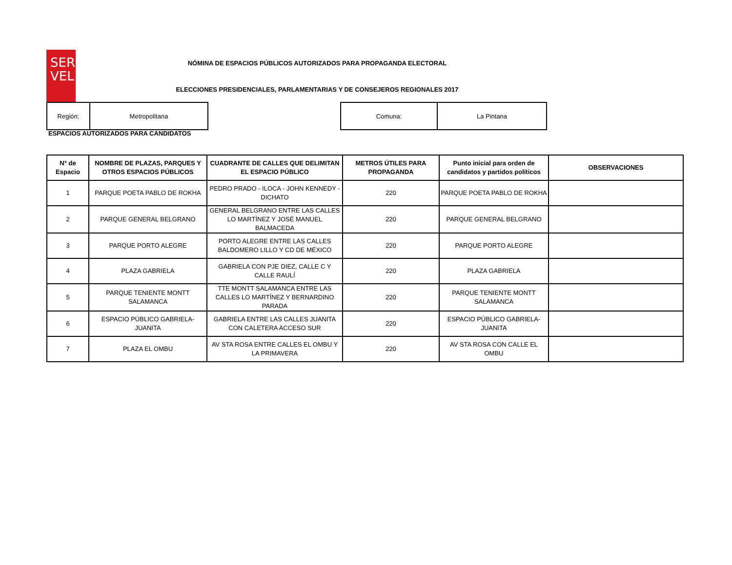SER
V EL
NÓMINA DE ESPACIOS PÚBLICOS AUTORIZADOS PARA PROPAGANDA ELECTORAL
ELECCIONES PRESIDENCIALES, PARLAMENTARIAS Y DE CONSEJEROS REGIONALES 2017
| Región: | Metropolitana |
| Comuna: | La Pintana |
ESPACIOS AUTORIZADOS PARA CANDIDATOS
| N° de Espacio | NOMBRE DE PLAZAS, PARQUES Y OTROS ESPACIOS PÚBLICOS | CUADRANTE DE CALLES QUE DELIMITAN EL ESPACIO PÚBLICO | METROS ÚTILES PARA PROPAGANDA | Punto inicial para orden de candidatos y partidos políticos | OBSERVACIONES |
| --- | --- | --- | --- | --- | --- |
| 1 | PARQUE POETA PABLO DE ROKHA | PEDRO PRADO - ILOCA - JOHN KENNEDY - DICHATO | 220 | PARQUE POETA PABLO DE ROKHA | |
| 2 | PARQUE GENERAL BELGRANO | GENERAL BELGRANO ENTRE LAS CALLES LO MARTÍNEZ Y JOSÉ MANUEL BALMACEDA | 220 | PARQUE GENERAL BELGRANO | |
| 3 | PARQUE PORTO ALEGRE | PORTO ALEGRE ENTRE LAS CALLES BALDOMERO LILLO Y CD DE MÉXICO | 220 | PARQUE PORTO ALEGRE | |
| 4 | PLAZA GABRIELA | GABRIELA CON PJE DIEZ, CALLE C Y CALLE RAULÍ | 220 | PLAZA GABRIELA | |
| 5 | PARQUE TENIENTE MONTT SALAMANCA | TTE MONTT SALAMANCA ENTRE LAS CALLES LO MARTÍNEZ Y BERNARDINO PARADA | 220 | PARQUE TENIENTE MONTT SALAMANCA | |
| 6 | ESPACIO PÚBLICO GABRIELA-JUANITA | GABRIELA ENTRE LAS CALLES JUANITA CON CALETERA ACCESO SUR | 220 | ESPACIO PÚBLICO GABRIELA-JUANITA | |
| 7 | PLAZA EL OMBU | AV STA ROSA ENTRE CALLES EL OMBU Y LA PRIMAVERA | 220 | AV STA ROSA CON CALLE EL OMBU | |